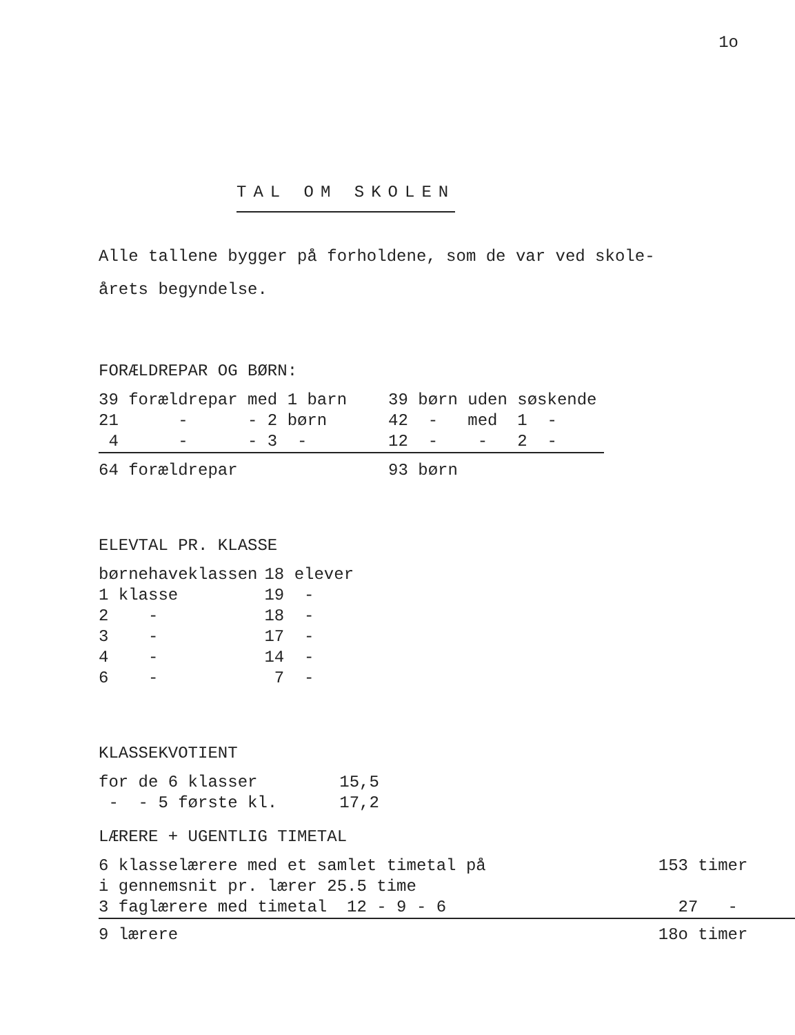1o
TAL OM SKOLEN
Alle tallene bygger på forholdene, som de var ved skole-
årets begyndelse.
FORÆLDREPAR OG BØRN:
| 39 forældrepar med 1 barn | 39 børn uden søskende |
| 21 - - 2 børn | 42 - med 1 - |
| 4 - - 3 - | 12 - - 2 - |
| 64 forældrepar | 93 børn |
ELEVTAL PR. KLASSE
| børnehaveklassen | 18 elever |
| 1 klasse | 19 - |
| 2 - | 18 - |
| 3 - | 17 - |
| 4 - | 14 - |
| 6 - | 7 - |
KLASSEKVOTIENT
| for de 6 klasser | 15,5 |
| - - 5 første kl. | 17,2 |
LÆRERE + UGENTLIG TIMETAL
| 6 klasselærere med et samlet timetal på | 153 timer |
| i gennemsnit pr. lærer 25.5 time | |
| 3 faglærere med timetal 12 - 9 - 6 | 27 - |
| 9 lærere | 18o timer |